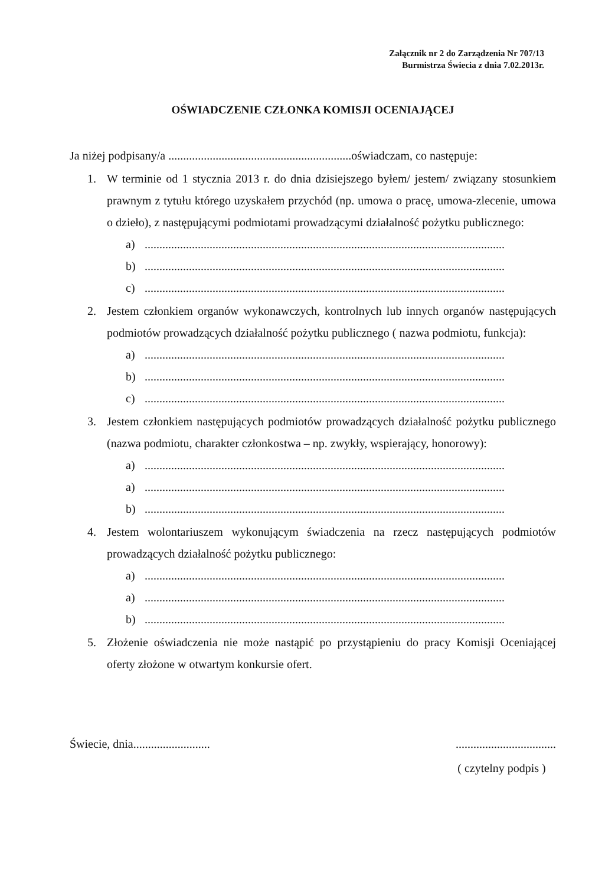Załącznik nr 2 do Zarządzenia Nr 707/13
Burmistrza Świecia z dnia 7.02.2013r.
OŚWIADCZENIE CZŁONKA KOMISJI OCENIAJĄCEJ
Ja niżej podpisany/a ..............................................................oświadczam, co następuje:
1. W terminie od 1 stycznia 2013 r. do dnia dzisiejszego byłem/ jestem/ związany stosunkiem prawnym z tytułu którego uzyskałem przychód (np. umowa o pracę, umowa-zlecenie, umowa o dzieło), z następującymi podmiotami prowadzącymi działalność pożytku publicznego:
a)..........................................................................................................................
b)..........................................................................................................................
c)..........................................................................................................................
2. Jestem członkiem organów wykonawczych, kontrolnych lub innych organów następujących podmiotów prowadzących działalność pożytku publicznego ( nazwa podmiotu, funkcja):
a)..........................................................................................................................
b)..........................................................................................................................
c)..........................................................................................................................
3. Jestem członkiem następujących podmiotów prowadzących działalność pożytku publicznego (nazwa podmiotu, charakter członkostwa – np. zwykły, wspierający, honorowy):
a)..........................................................................................................................
a)..........................................................................................................................
b)..........................................................................................................................
4. Jestem wolontariuszem wykonującym świadczenia na rzecz następujących podmiotów prowadzących działalność pożytku publicznego:
a)..........................................................................................................................
a)..........................................................................................................................
b)..........................................................................................................................
5. Złożenie oświadczenia nie może nastąpić po przystąpieniu do pracy Komisji Oceniającej oferty złożone w otwartym konkursie ofert.
Świecie, dnia............................................................
( czytelny podpis )